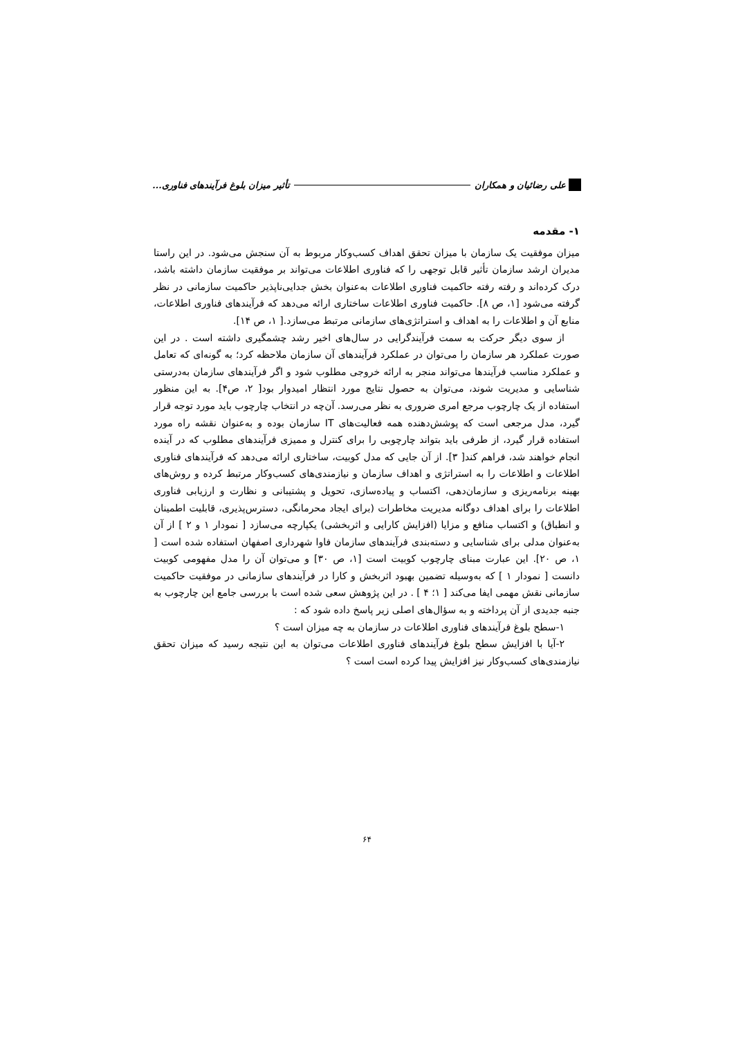علی رضائیان و همکاران تأثیر میزان بلوغ فرآیندهای فناوری...
۱- مقدمه
میزان موفقیت یک سازمان با میزان تحقق اهداف کسب‌وکار مربوط به آن سنجش می‌شود. در این راستا مدیران ارشد سازمان تأثیر قابل توجهی را که فناوری اطلاعات می‌تواند بر موفقیت سازمان داشته باشد، درک کرده‌اند و رفته رفته حاکمیت فناوری اطلاعات به‌عنوان بخش جدایی‌ناپذیر حاکمیت سازمانی در نظر گرفته می‌شود [۱، ص ۸]. حاکمیت فناوری اطلاعات ساختاری ارائه می‌دهد که فرآیندهای فناوری اطلاعات، منابع آن و اطلاعات را به اهداف و استراتژی‌های سازمانی مرتبط می‌سازد.[ ۱، ص ۱۴].
از سوی دیگر حرکت به سمت فرآیندگرایی در سال‌های اخیر رشد چشمگیری داشته است . در این صورت عملکرد هر سازمان را می‌توان در عملکرد فرآیندهای آن سازمان ملاحظه کرد؛ به گونه‌ای که تعامل و عملکرد مناسب فرآیندها می‌تواند منجر به ارائه خروجی مطلوب شود و اگر فرآیندهای سازمان به‌درستی شناسایی و مدیریت شوند، می‌توان به حصول نتایج مورد انتظار امیدوار بود[ ۲، ص۴]. به این منظور استفاده از یک چارچوب مرجع امری ضروری به نظر می‌رسد. آن‌چه در انتخاب چارچوب باید مورد توجه قرار گیرد، مدل مرجعی است که پوشش‌دهنده همه فعالیت‌های IT سازمان بوده و به‌عنوان نقشه راه مورد استفاده قرار گیرد، از طرفی باید بتواند چارچوبی را برای کنترل و ممیزی فرآیندهای مطلوب که در آینده انجام خواهند شد، فراهم کند[ ۳]. از آن جایی که مدل کوبیت، ساختاری ارائه می‌دهد که فرآیندهای فناوری اطلاعات و اطلاعات را به استراتژی و اهداف سازمان و نیازمندی‌های کسب‌وکار مرتبط کرده و روش‌های بهینه برنامه‌ریزی و سازمان‌دهی، اکتساب و پیاده‌سازی، تحویل و پشتیبانی و نظارت و ارزیابی فناوری اطلاعات را برای اهداف دوگانه مدیریت مخاطرات (برای ایجاد محرمانگی، دسترس‌پذیری، قابلیت اطمینان و انطباق) و اکتساب منافع و مزایا (افزایش کارایی و اثربخشی) یکپارچه می‌سازد [ نمودار ۱ و ۲ ] از آن به‌عنوان مدلی برای شناسایی و دسته‌بندی فرآیندهای سازمان فاوا شهرداری اصفهان استفاده شده است [ ۱، ص ۲۰]. این عبارت مبنای چارچوب کوبیت است [۱، ص ۳۰] و می‌توان آن را مدل مفهومی کوبیت دانست [ نمودار ۱ ] که به‌وسیله تضمین بهبود اثربخش و کارا در فرآیندهای سازمانی در موفقیت حاکمیت سازمانی نقش مهمی ایفا می‌کند [ ۱؛ ۴ ] . در این پژوهش سعی شده است با بررسی جامع این چارچوب به جنبه جدیدی از آن پرداخته و به سؤال‌های اصلی زیر پاسخ داده شود که :
۱-سطح بلوغ فرآیندهای فناوری اطلاعات در سازمان به چه میزان است ؟
۲-آیا با افزایش سطح بلوغ فرآیندهای فناوری اطلاعات می‌توان به این نتیجه رسید که میزان تحقق نیازمندی‌های کسب‌وکار نیز افزایش پیدا کرده است است ؟
۶۴